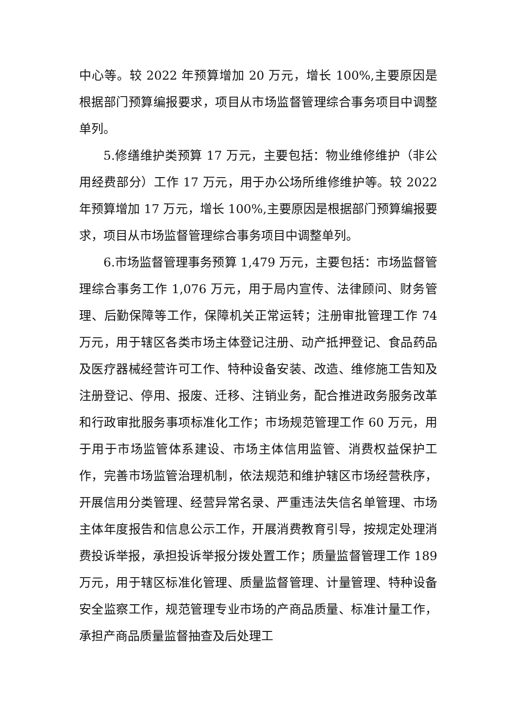中心等。较 2022 年预算增加 20 万元，增长 100%,主要原因是根据部门预算编报要求，项目从市场监督管理综合事务项目中调整单列。
5.修缮维护类预算 17 万元，主要包括：物业维修维护（非公用经费部分）工作 17 万元，用于办公场所维修维护等。较 2022 年预算增加 17 万元，增长 100%,主要原因是根据部门预算编报要求，项目从市场监督管理综合事务项目中调整单列。
6.市场监督管理事务预算 1,479 万元，主要包括：市场监督管理综合事务工作 1,076 万元，用于局内宣传、法律顾问、财务管理、后勤保障等工作，保障机关正常运转；注册审批管理工作 74 万元，用于辖区各类市场主体登记注册、动产抵押登记、食品药品及医疗器械经营许可工作、特种设备安装、改造、维修施工告知及注册登记、停用、报废、迁移、注销业务，配合推进政务服务改革和行政审批服务事项标准化工作；市场规范管理工作 60 万元，用于用于市场监管体系建设、市场主体信用监管、消费权益保护工作，完善市场监管治理机制，依法规范和维护辖区市场经营秩序，开展信用分类管理、经营异常名录、严重违法失信名单管理、市场主体年度报告和信息公示工作，开展消费教育引导，按规定处理消费投诉举报，承担投诉举报分拨处置工作；质量监督管理工作 189 万元，用于辖区标准化管理、质量监督管理、计量管理、特种设备安全监察工作，规范管理专业市场的产商品质量、标准计量工作，承担产商品质量监督抽查及后处理工